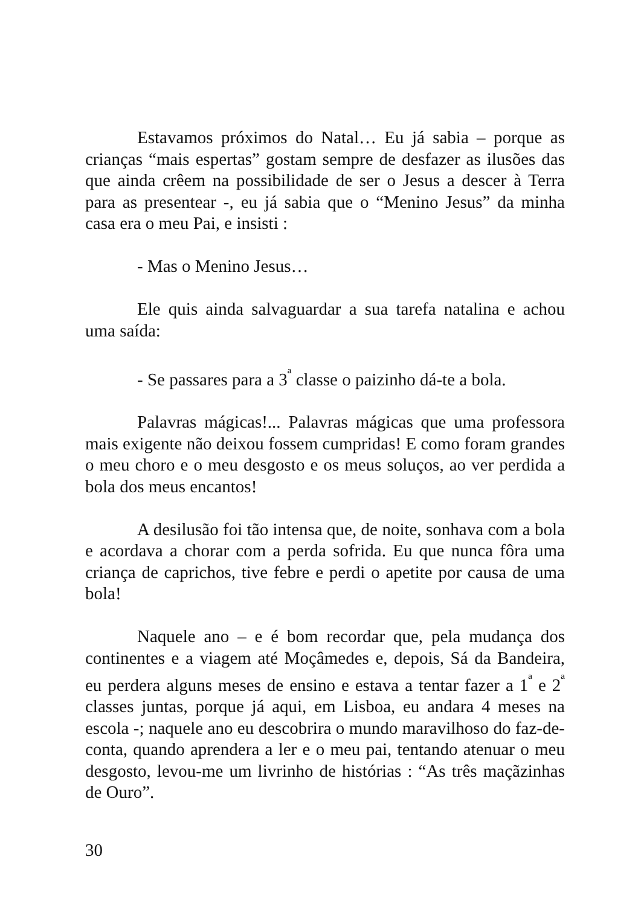Estavamos próximos do Natal… Eu já sabia – porque as crianças “mais espertas” gostam sempre de desfazer as ilusões das que ainda crêem na possibilidade de ser o Jesus a descer à Terra para as presentear -, eu já sabia que o “Menino Jesus” da minha casa era o meu Pai, e insisti :
- Mas o Menino Jesus…
Ele quis ainda salvaguardar a sua tarefa natalina e achou uma saída:
- Se passares para a 3<sup>ª</sup> classe o paizinho dá-te a bola.
Palavras mágicas!... Palavras mágicas que uma professora mais exigente não deixou fossem cumpridas! E como foram grandes o meu choro e o meu desgosto e os meus soluços, ao ver perdida a bola dos meus encantos!
A desilusão foi tão intensa que, de noite, sonhava com a bola e acordava a chorar com a perda sofrida. Eu que nunca fôra uma criança de caprichos, tive febre e perdi o apetite por causa de uma bola!
Naquele ano – e é bom recordar que, pela mudança dos continentes e a viagem até Moçâmedes e, depois, Sá da Bandeira, eu perdera alguns meses de ensino e estava a tentar fazer a 1<sup>ª</sup> e 2<sup>ª</sup> classes juntas, porque já aqui, em Lisboa, eu andara 4 meses na escola -; naquele ano eu descobrira o mundo maravilhoso do faz-de-conta, quando aprendera a ler e o meu pai, tentando atenuar o meu desgosto, levou-me um livrinho de histórias : “As três maçãzinhas de Ouro”.
30